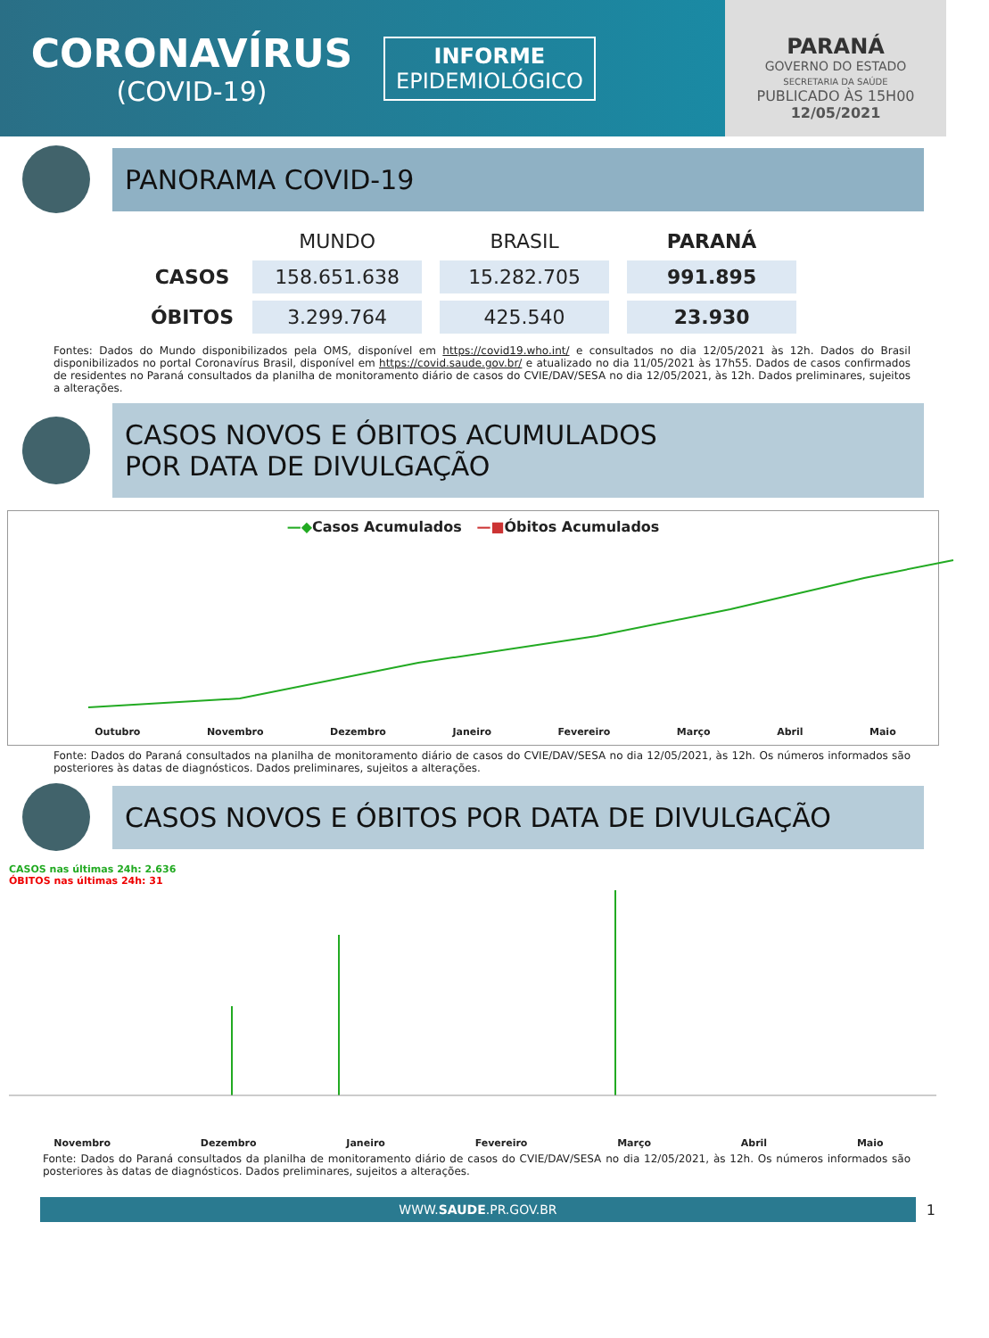CORONAVÍRUS
(COVID-19)
INFORME
EPIDEMIOLÓGICO
PARANÁ
GOVERNO DO ESTADO
SECRETARIA DA SAÚDE
PUBLICADO ÀS 15H00
12/05/2021
PANORAMA COVID-19
| | MUNDO | BRASIL | PARANÁ |
| --- | --- | --- | --- |
| CASOS | 158.651.638 | 15.282.705 | 991.895 |
| ÓBITOS | 3.299.764 | 425.540 | 23.930 |
Fontes: Dados do Mundo disponibilizados pela OMS, disponível em https://covid19.who.int/ e consultados no dia 12/05/2021 às 12h. Dados do Brasil disponibilizados no portal Coronavírus Brasil, disponível em https://covid.saude.gov.br/ e atualizado no dia 11/05/2021 às 17h55. Dados de casos confirmados de residentes no Paraná consultados da planilha de monitoramento diário de casos do CVIE/DAV/SESA no dia 12/05/2021, às 12h. Dados preliminares, sujeitos a alterações.
CASOS NOVOS E ÓBITOS ACUMULADOS
POR DATA DE DIVULGAÇÃO
—◆Casos Acumulados —■Óbitos Acumulados
Outubro Novembro Dezembro Janeiro Fevereiro Março Abril Maio
Fonte: Dados do Paraná consultados na planilha de monitoramento diário de casos do CVIE/DAV/SESA no dia 12/05/2021, às 12h. Os números informados são posteriores às datas de diagnósticos. Dados preliminares, sujeitos a alterações.
CASOS NOVOS E ÓBITOS POR DATA DE DIVULGAÇÃO
CASOS nas últimas 24h: 2.636
ÓBITOS nas últimas 24h: 31
Novembro Dezembro Janeiro Fevereiro Março Abril Maio
Fonte: Dados do Paraná consultados da planilha de monitoramento diário de casos do CVIE/DAV/SESA no dia 12/05/2021, às 12h. Os números informados são posteriores às datas de diagnósticos. Dados preliminares, sujeitos a alterações.
WWW.SAUDE.PR.GOV.BR
1